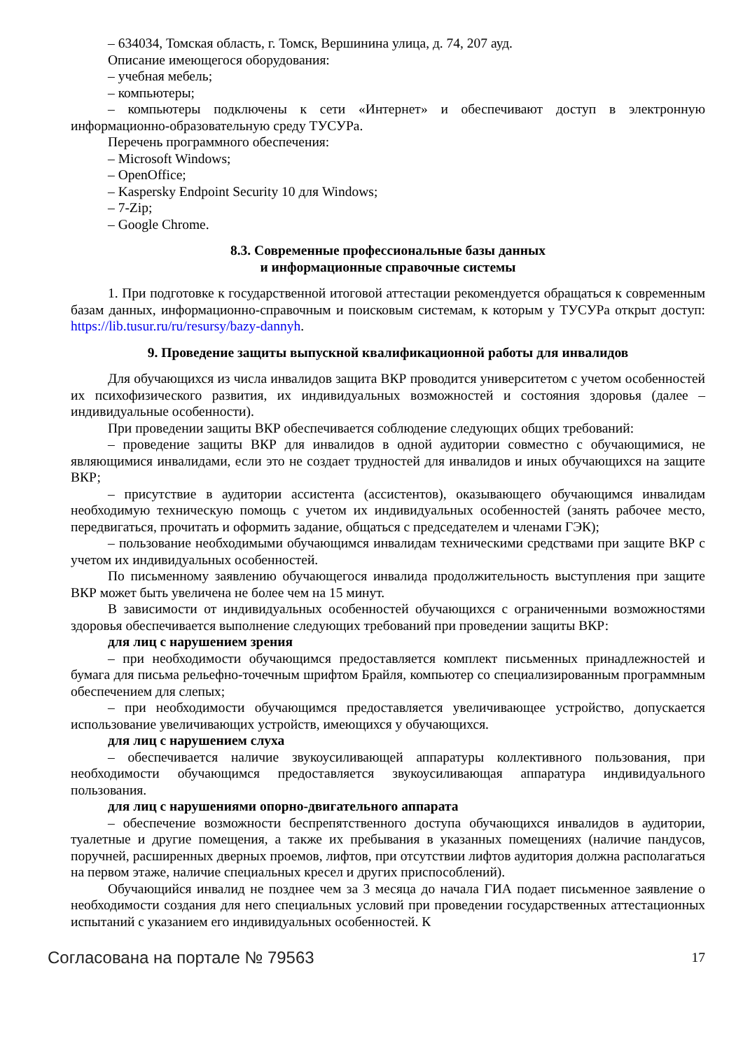– 634034, Томская область, г. Томск, Вершинина улица, д. 74, 207 ауд.
Описание имеющегося оборудования:
– учебная мебель;
– компьютеры;
– компьютеры подключены к сети «Интернет» и обеспечивают доступ в электронную информационно-образовательную среду ТУСУРа.
Перечень программного обеспечения:
– Microsoft Windows;
– OpenOffice;
– Kaspersky Endpoint Security 10 для Windows;
– 7-Zip;
– Google Chrome.
8.3. Современные профессиональные базы данных
и информационные справочные системы
1. При подготовке к государственной итоговой аттестации рекомендуется обращаться к современным базам данных, информационно-справочным и поисковым системам, к которым у ТУСУРа открыт доступ: https://lib.tusur.ru/ru/resursy/bazy-dannyh.
9. Проведение защиты выпускной квалификационной работы для инвалидов
Для обучающихся из числа инвалидов защита ВКР проводится университетом с учетом особенностей их психофизического развития, их индивидуальных возможностей и состояния здоровья (далее – индивидуальные особенности).
При проведении защиты ВКР обеспечивается соблюдение следующих общих требований:
– проведение защиты ВКР для инвалидов в одной аудитории совместно с обучающимися, не являющимися инвалидами, если это не создает трудностей для инвалидов и иных обучающихся на защите ВКР;
– присутствие в аудитории ассистента (ассистентов), оказывающего обучающимся инвалидам необходимую техническую помощь с учетом их индивидуальных особенностей (занять рабочее место, передвигаться, прочитать и оформить задание, общаться с председателем и членами ГЭК);
– пользование необходимыми обучающимся инвалидам техническими средствами при защите ВКР с учетом их индивидуальных особенностей.
По письменному заявлению обучающегося инвалида продолжительность выступления при защите ВКР может быть увеличена не более чем на 15 минут.
В зависимости от индивидуальных особенностей обучающихся с ограниченными возможностями здоровья обеспечивается выполнение следующих требований при проведении защиты ВКР:
для лиц с нарушением зрения
– при необходимости обучающимся предоставляется комплект письменных принадлежностей и бумага для письма рельефно-точечным шрифтом Брайля, компьютер со специализированным программным обеспечением для слепых;
– при необходимости обучающимся предоставляется увеличивающее устройство, допускается использование увеличивающих устройств, имеющихся у обучающихся.
для лиц с нарушением слуха
– обеспечивается наличие звукоусиливающей аппаратуры коллективного пользования, при необходимости обучающимся предоставляется звукоусиливающая аппаратура индивидуального пользования.
для лиц с нарушениями опорно-двигательного аппарата
– обеспечение возможности беспрепятственного доступа обучающихся инвалидов в аудитории, туалетные и другие помещения, а также их пребывания в указанных помещениях (наличие пандусов, поручней, расширенных дверных проемов, лифтов, при отсутствии лифтов аудитория должна располагаться на первом этаже, наличие специальных кресел и других приспособлений).
Обучающийся инвалид не позднее чем за 3 месяца до начала ГИА подает письменное заявление о необходимости создания для него специальных условий при проведении государственных аттестационных испытаний с указанием его индивидуальных особенностей. К
Согласована на портале № 79563 17